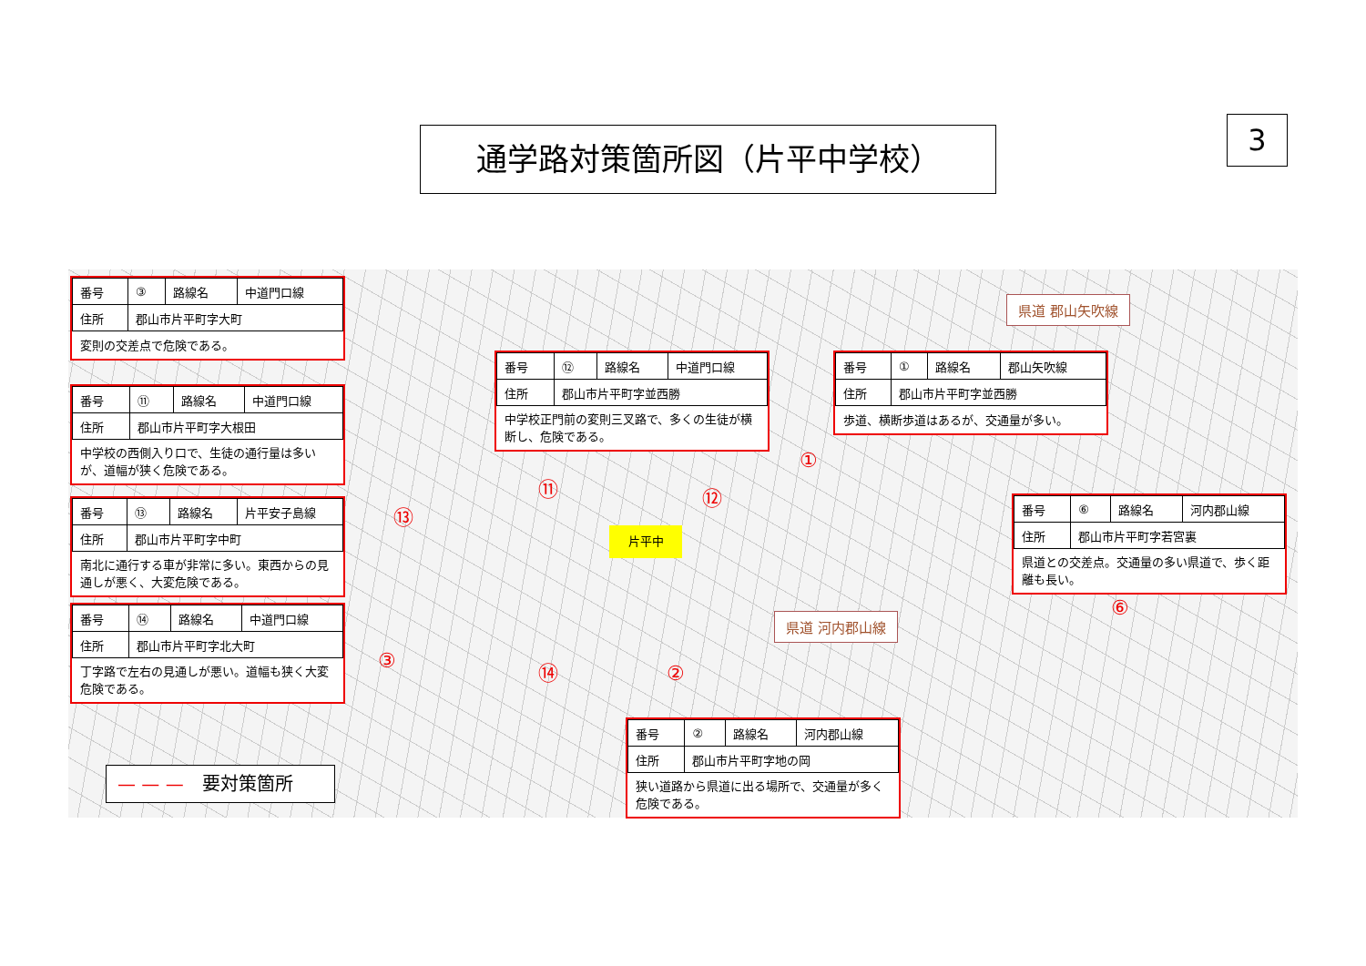通学路対策箇所図（片平中学校） 3
県道 郡山矢吹線
県道 河内郡山線
片平中
①
②
③
⑥
⑪ ⑫
⑬
⑭
| 番号 | ③ | 路線名 | 中道門口線 |
| 住所 | 郡山市片平町字大町 | | |
| 変則の交差点で危険である。 | | | |
| 番号 | ⑪ | 路線名 | 中道門口線 |
| 住所 | 郡山市片平町字大根田 | | |
| 中学校の西側入り口で、生徒の通行量は多いが、道幅が狭く危険である。 | | | |
| 番号 | ⑬ | 路線名 | 片平安子島線 |
| 住所 | 郡山市片平町字中町 | | |
| 南北に通行する車が非常に多い。東西からの見通しが悪く、大変危険である。 | | | |
| 番号 | ⑭ | 路線名 | 中道門口線 |
| 住所 | 郡山市片平町字北大町 | | |
| 丁字路で左右の見通しが悪い。道幅も狭く大変危険である。 | | | |
| 番号 | ⑫ | 路線名 | 中道門口線 |
| 住所 | 郡山市片平町字並西勝 | | |
| 中学校正門前の変則三叉路で、多くの生徒が横断し、危険である。 | | | |
| 番号 | ① | 路線名 | 郡山矢吹線 |
| 住所 | 郡山市片平町字並西勝 | | |
| 歩道、横断歩道はあるが、交通量が多い。 | | | |
| 番号 | ⑥ | 路線名 | 河内郡山線 |
| 住所 | 郡山市片平町字若宮裏 | | |
| 県道との交差点。交通量の多い県道で、歩く距離も長い。 | | | |
| 番号 | ② | 路線名 | 河内郡山線 |
| 住所 | 郡山市片平町字地の岡 | | |
| 狭い道路から県道に出る場所で、交通量が多く危険である。 | | | |
— — — 要対策箇所